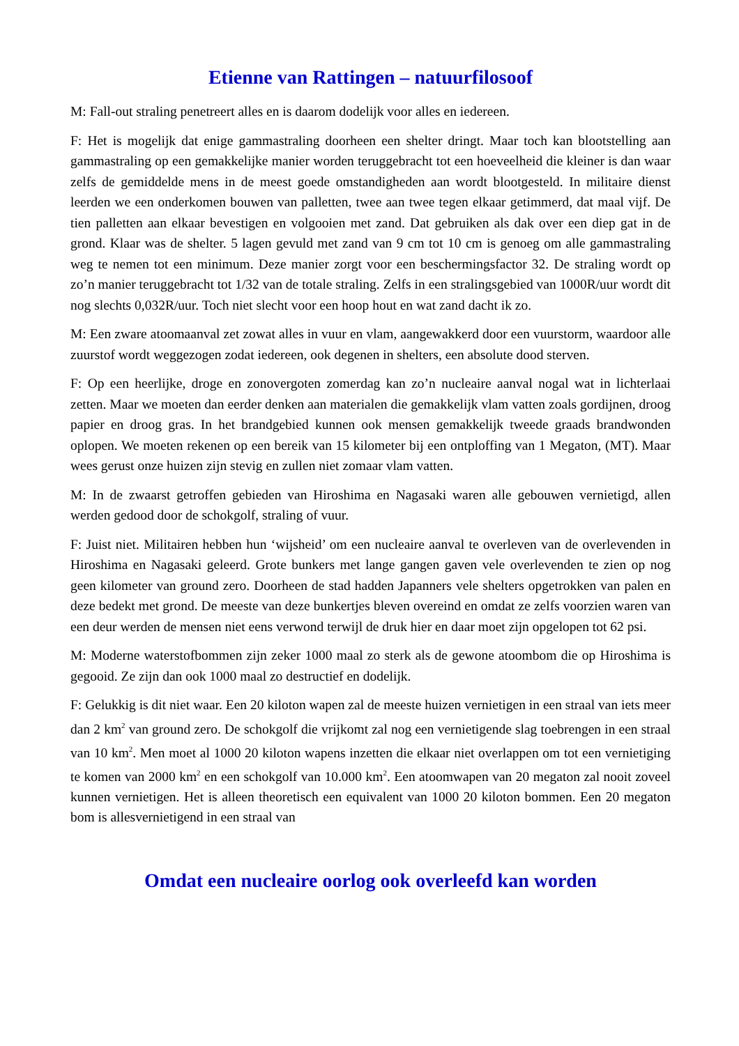Etienne van Rattingen – natuurfilosoof
M: Fall-out straling penetreert alles en is daarom dodelijk voor alles en iedereen.
F: Het is mogelijk dat enige gammastraling doorheen een shelter dringt. Maar toch kan blootstelling aan gammastraling op een gemakkelijke manier worden teruggebracht tot een hoeveelheid die kleiner is dan waar zelfs de gemiddelde mens in de meest goede omstandigheden aan wordt blootgesteld. In militaire dienst leerden we een onderkomen bouwen van palletten, twee aan twee tegen elkaar getimmerd, dat maal vijf. De tien palletten aan elkaar bevestigen en volgooien met zand. Dat gebruiken als dak over een diep gat in de grond. Klaar was de shelter. 5 lagen gevuld met zand van 9 cm tot 10 cm is genoeg om alle gammastraling weg te nemen tot een minimum. Deze manier zorgt voor een beschermingsfactor 32. De straling wordt op zo’n manier teruggebracht tot 1/32 van de totale straling. Zelfs in een stralingsgebied van 1000R/uur wordt dit nog slechts 0,032R/uur. Toch niet slecht voor een hoop hout en wat zand dacht ik zo.
M: Een zware atoomaanval zet zowat alles in vuur en vlam, aangewakkerd door een vuurstorm, waardoor alle zuurstof wordt weggezogen zodat iedereen, ook degenen in shelters, een absolute dood sterven.
F: Op een heerlijke, droge en zonovergoten zomerdag kan zo’n nucleaire aanval nogal wat in lichterlaai zetten. Maar we moeten dan eerder denken aan materialen die gemakkelijk vlam vatten zoals gordijnen, droog papier en droog gras. In het brandgebied kunnen ook mensen gemakkelijk tweede graads brandwonden oplopen. We moeten rekenen op een bereik van 15 kilometer bij een ontploffing van 1 Megaton, (MT). Maar wees gerust onze huizen zijn stevig en zullen niet zomaar vlam vatten.
M: In de zwaarst getroffen gebieden van Hiroshima en Nagasaki waren alle gebouwen vernietigd, allen werden gedood door de schokgolf, straling of vuur.
F: Juist niet. Militairen hebben hun ‘wijsheid’ om een nucleaire aanval te overleven van de overlevenden in Hiroshima en Nagasaki geleerd. Grote bunkers met lange gangen gaven vele overlevenden te zien op nog geen kilometer van ground zero. Doorheen de stad hadden Japanners vele shelters opgetrokken van palen en deze bedekt met grond. De meeste van deze bunkertjes bleven overeind en omdat ze zelfs voorzien waren van een deur werden de mensen niet eens verwond terwijl de druk hier en daar moet zijn opgelopen tot 62 psi.
M: Moderne waterstofbommen zijn zeker 1000 maal zo sterk als de gewone atoombom die op Hiroshima is gegooid. Ze zijn dan ook 1000 maal zo destructief en dodelijk.
F: Gelukkig is dit niet waar. Een 20 kiloton wapen zal de meeste huizen vernietigen in een straal van iets meer dan 2 km<sup>2</sup> van ground zero. De schokgolf die vrijkomt zal nog een vernietigende slag toebrengen in een straal van 10 km<sup>2</sup>. Men moet al 1000 20 kiloton wapens inzetten die elkaar niet overlappen om tot een vernietiging te komen van 2000 km<sup>2</sup> en een schokgolf van 10.000 km<sup>2</sup>. Een atoomwapen van 20 megaton zal nooit zoveel kunnen vernietigen. Het is alleen theoretisch een equivalent van 1000 20 kiloton bommen. Een 20 megaton bom is allesvernietigend in een straal van
Omdat een nucleaire oorlog ook overleefd kan worden